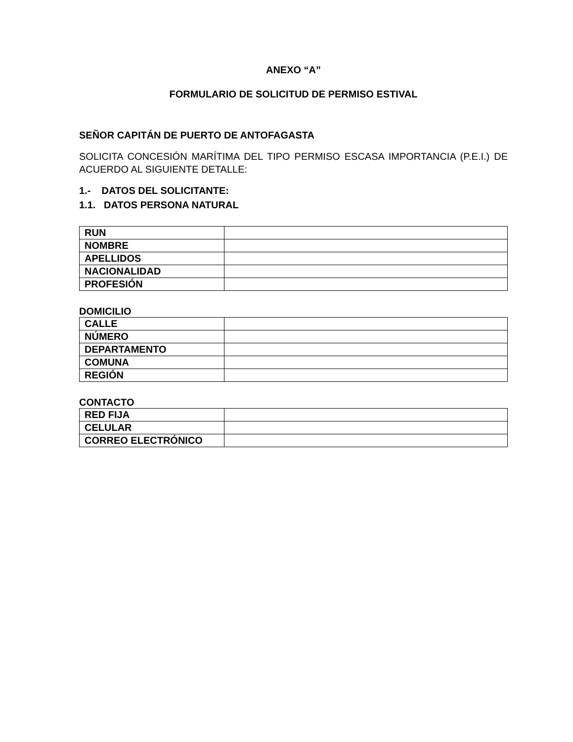ANEXO “A”
FORMULARIO DE SOLICITUD DE PERMISO ESTIVAL
SEÑOR CAPITÁN DE PUERTO DE ANTOFAGASTA
SOLICITA CONCESIÓN MARÍTIMA DEL TIPO PERMISO ESCASA IMPORTANCIA (P.E.I.) DE ACUERDO AL SIGUIENTE DETALLE:
1.- DATOS DEL SOLICITANTE:
1.1. DATOS PERSONA NATURAL
| RUN | |
| NOMBRE | |
| APELLIDOS | |
| NACIONALIDAD | |
| PROFESIÓN | |
DOMICILIO
| CALLE | |
| NÚMERO | |
| DEPARTAMENTO | |
| COMUNA | |
| REGIÓN | |
CONTACTO
| RED FIJA | |
| CELULAR | |
| CORREO ELECTRÓNICO | |